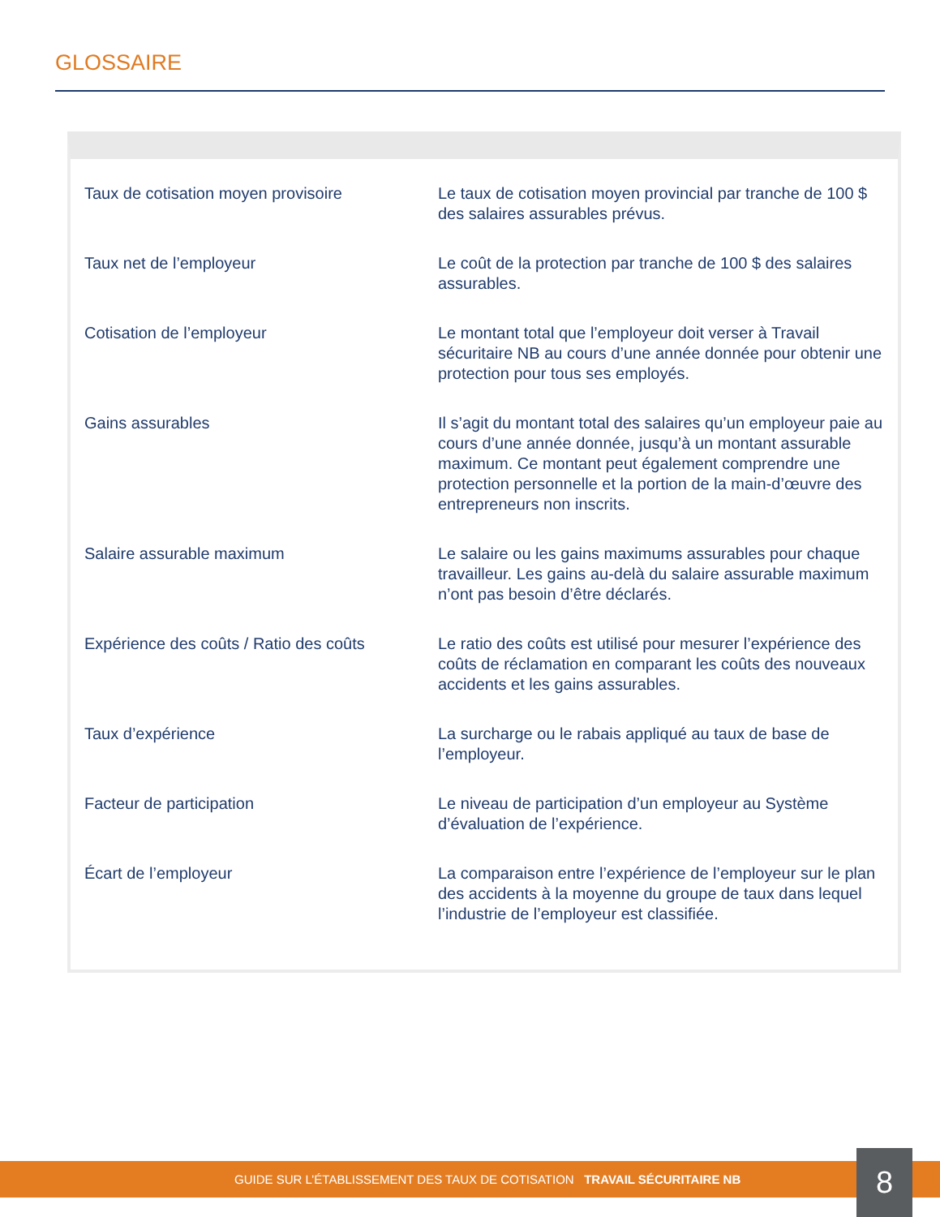GLOSSAIRE
| Taux de cotisation moyen provisoire | Le taux de cotisation moyen provincial par tranche de 100 $ des salaires assurables prévus. |
| Taux net de l’employeur | Le coût de la protection par tranche de 100 $ des salaires assurables. |
| Cotisation de l’employeur | Le montant total que l’employeur doit verser à Travail sécuritaire NB au cours d’une année donnée pour obtenir une protection pour tous ses employés. |
| Gains assurables | Il s’agit du montant total des salaires qu’un employeur paie au cours d’une année donnée, jusqu’à un montant assurable maximum. Ce montant peut également comprendre une protection personnelle et la portion de la main-d’œuvre des entrepreneurs non inscrits. |
| Salaire assurable maximum | Le salaire ou les gains maximums assurables pour chaque travailleur. Les gains au-delà du salaire assurable maximum n’ont pas besoin d’être déclarés. |
| Expérience des coûts / Ratio des coûts | Le ratio des coûts est utilisé pour mesurer l’expérience des coûts de réclamation en comparant les coûts des nouveaux accidents et les gains assurables. |
| Taux d’expérience | La surcharge ou le rabais appliqué au taux de base de l’employeur. |
| Facteur de participation | Le niveau de participation d’un employeur au Système d’évaluation de l’expérience. |
| Écart de l’employeur | La comparaison entre l’expérience de l’employeur sur le plan des accidents à la moyenne du groupe de taux dans lequel l’industrie de l’employeur est classifiée. |
GUIDE SUR L’ÉTABLISSEMENT DES TAUX DE COTISATION TRAVAIL SÉCURITAIRE NB 8